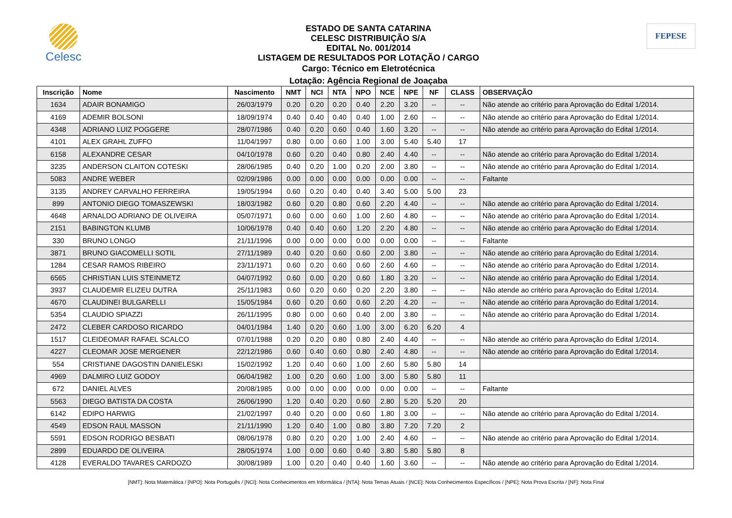Celesc
ESTADO DE SANTA CATARINA
CELESC DISTRIBUIÇÃO S/A
EDITAL No. 001/2014
LISTAGEM DE RESULTADOS POR LOTAÇÃO / CARGO
Cargo: Técnico em Eletrotécnica
Lotação: Agência Regional de Joaçaba
FEPESE
| Inscrição | Nome | Nascimento | NMT | NCI | NTA | NPO | NCE | NPE | NF | CLASS | OBSERVAÇÃO |
| --- | --- | --- | --- | --- | --- | --- | --- | --- | --- | --- | --- |
| 1634 | ADAIR BONAMIGO | 26/03/1979 | 0.20 | 0.20 | 0.20 | 0.40 | 2.20 | 3.20 | -- | -- | Não atende ao critério para Aprovação do Edital 1/2014. |
| 4169 | ADEMIR BOLSONI | 18/09/1974 | 0.40 | 0.40 | 0.40 | 0.40 | 1.00 | 2.60 | -- | -- | Não atende ao critério para Aprovação do Edital 1/2014. |
| 4348 | ADRIANO LUIZ POGGERE | 28/07/1986 | 0.40 | 0.20 | 0.60 | 0.40 | 1.60 | 3.20 | -- | -- | Não atende ao critério para Aprovação do Edital 1/2014. |
| 4101 | ALEX GRAHL ZUFFO | 11/04/1997 | 0.80 | 0.00 | 0.60 | 1.00 | 3.00 | 5.40 | 5.40 | 17 | |
| 6158 | ALEXANDRE CESAR | 04/10/1978 | 0.60 | 0.20 | 0.40 | 0.80 | 2.40 | 4.40 | -- | -- | Não atende ao critério para Aprovação do Edital 1/2014. |
| 3235 | ANDERSON CLAITON COTESKI | 28/06/1985 | 0.40 | 0.20 | 1.00 | 0.20 | 2.00 | 3.80 | -- | -- | Não atende ao critério para Aprovação do Edital 1/2014. |
| 5083 | ANDRE WEBER | 02/09/1986 | 0.00 | 0.00 | 0.00 | 0.00 | 0.00 | 0.00 | -- | -- | Faltante |
| 3135 | ANDREY CARVALHO FERREIRA | 19/05/1994 | 0.60 | 0.20 | 0.40 | 0.40 | 3.40 | 5.00 | 5.00 | 23 | |
| 899 | ANTONIO DIEGO TOMASZEWSKI | 18/03/1982 | 0.60 | 0.20 | 0.80 | 0.60 | 2.20 | 4.40 | -- | -- | Não atende ao critério para Aprovação do Edital 1/2014. |
| 4648 | ARNALDO ADRIANO DE OLIVEIRA | 05/07/1971 | 0.60 | 0.00 | 0.60 | 1.00 | 2.60 | 4.80 | -- | -- | Não atende ao critério para Aprovação do Edital 1/2014. |
| 2151 | BABINGTON KLUMB | 10/06/1978 | 0.40 | 0.40 | 0.60 | 1.20 | 2.20 | 4.80 | -- | -- | Não atende ao critério para Aprovação do Edital 1/2014. |
| 330 | BRUNO LONGO | 21/11/1996 | 0.00 | 0.00 | 0.00 | 0.00 | 0.00 | 0.00 | -- | -- | Faltante |
| 3871 | BRUNO GIACOMELLI SOTIL | 27/11/1989 | 0.40 | 0.20 | 0.60 | 0.60 | 2.00 | 3.80 | -- | -- | Não atende ao critério para Aprovação do Edital 1/2014. |
| 1284 | CESAR RAMOS RIBEIRO | 23/11/1971 | 0.60 | 0.20 | 0.60 | 0.60 | 2.60 | 4.60 | -- | -- | Não atende ao critério para Aprovação do Edital 1/2014. |
| 6565 | CHRISTIAN LUIS STEINMETZ | 04/07/1992 | 0.60 | 0.00 | 0.20 | 0.60 | 1.80 | 3.20 | -- | -- | Não atende ao critério para Aprovação do Edital 1/2014. |
| 3937 | CLAUDEMIR ELIZEU DUTRA | 25/11/1983 | 0.60 | 0.20 | 0.60 | 0.20 | 2.20 | 3.80 | -- | -- | Não atende ao critério para Aprovação do Edital 1/2014. |
| 4670 | CLAUDINEI BULGARELLI | 15/05/1984 | 0.60 | 0.20 | 0.60 | 0.60 | 2.20 | 4.20 | -- | -- | Não atende ao critério para Aprovação do Edital 1/2014. |
| 5354 | CLAUDIO SPIAZZI | 26/11/1995 | 0.80 | 0.00 | 0.60 | 0.40 | 2.00 | 3.80 | -- | -- | Não atende ao critério para Aprovação do Edital 1/2014. |
| 2472 | CLEBER CARDOSO RICARDO | 04/01/1984 | 1.40 | 0.20 | 0.60 | 1.00 | 3.00 | 6.20 | 6.20 | 4 | |
| 1517 | CLEIDEOMAR RAFAEL SCALCO | 07/01/1988 | 0.20 | 0.20 | 0.80 | 0.80 | 2.40 | 4.40 | -- | -- | Não atende ao critério para Aprovação do Edital 1/2014. |
| 4227 | CLEOMAR JOSE MERGENER | 22/12/1986 | 0.60 | 0.40 | 0.60 | 0.80 | 2.40 | 4.80 | -- | -- | Não atende ao critério para Aprovação do Edital 1/2014. |
| 554 | CRISTIANE DAGOSTIN DANIELESKI | 15/02/1992 | 1.20 | 0.40 | 0.60 | 1.00 | 2.60 | 5.80 | 5.80 | 14 | |
| 4969 | DALMIRO LUIZ GODOY | 06/04/1982 | 1.00 | 0.20 | 0.60 | 1.00 | 3.00 | 5.80 | 5.80 | 11 | |
| 672 | DANIEL ALVES | 20/08/1985 | 0.00 | 0.00 | 0.00 | 0.00 | 0.00 | 0.00 | -- | -- | Faltante |
| 5563 | DIEGO BATISTA DA COSTA | 26/06/1990 | 1.20 | 0.40 | 0.20 | 0.60 | 2.80 | 5.20 | 5.20 | 20 | |
| 6142 | EDIPO HARWIG | 21/02/1997 | 0.40 | 0.20 | 0.00 | 0.60 | 1.80 | 3.00 | -- | -- | Não atende ao critério para Aprovação do Edital 1/2014. |
| 4549 | EDSON RAUL MASSON | 21/11/1990 | 1.20 | 0.40 | 1.00 | 0.80 | 3.80 | 7.20 | 7.20 | 2 | |
| 5591 | EDSON RODRIGO BESBATI | 08/06/1978 | 0.80 | 0.20 | 0.20 | 1.00 | 2.40 | 4.60 | -- | -- | Não atende ao critério para Aprovação do Edital 1/2014. |
| 2899 | EDUARDO DE OLIVEIRA | 28/05/1974 | 1.00 | 0.00 | 0.60 | 0.40 | 3.80 | 5.80 | 5.80 | 8 | |
| 4128 | EVERALDO TAVARES CARDOZO | 30/08/1989 | 1.00 | 0.20 | 0.40 | 0.40 | 1.60 | 3.60 | -- | -- | Não atende ao critério para Aprovação do Edital 1/2014. |
[NMT]: Nota Matemática / [NPO]: Nota Português / [NCI]: Nota Conhecimentos em Informática / [NTA]: Nota Temas Atuais / [NCE]: Nota Conhecimentos Específicos / [NPE]: Nota Prova Escrita / [NF]: Nota Final